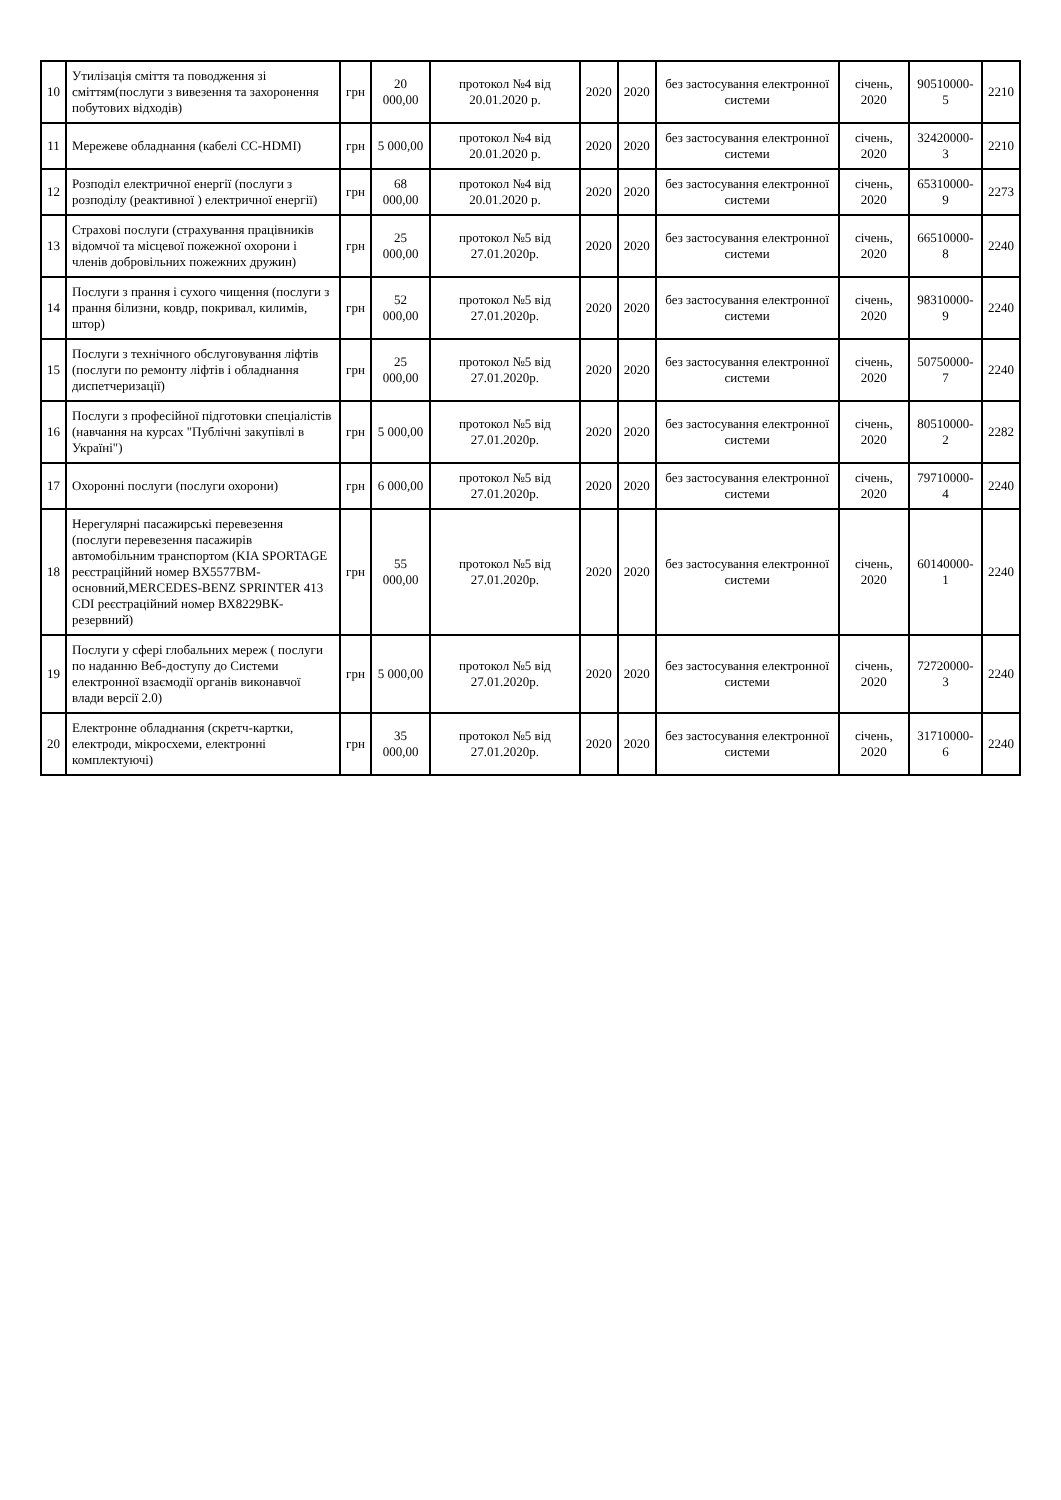| 10 | Утилізація сміття та поводження зі сміттям(послуги з вивезення та захоронення побутових відходів) | грн | 20 000,00 | протокол №4 від 20.01.2020 р. | 2020 | 2020 | без застосування електронної системи | січень, 2020 | 90510000-5 | 2210 |
| 11 | Мережеве обладнання (кабелі CC-HDMI) | грн | 5 000,00 | протокол №4 від 20.01.2020 р. | 2020 | 2020 | без застосування електронної системи | січень, 2020 | 32420000-3 | 2210 |
| 12 | Розподіл електричної енергії (послуги з розподілу (реактивної ) електричної енергії) | грн | 68 000,00 | протокол №4 від 20.01.2020 р. | 2020 | 2020 | без застосування електронної системи | січень, 2020 | 65310000-9 | 2273 |
| 13 | Страхові послуги (страхування працівників відомчої та місцевої пожежної охорони і членів добровільних пожежних дружин) | грн | 25 000,00 | протокол №5 від 27.01.2020р. | 2020 | 2020 | без застосування електронної системи | січень, 2020 | 66510000-8 | 2240 |
| 14 | Послуги з прання і сухого чищення (послуги з прання білизни, ковдр, покривал, килимів, штор) | грн | 52 000,00 | протокол №5 від 27.01.2020р. | 2020 | 2020 | без застосування електронної системи | січень, 2020 | 98310000-9 | 2240 |
| 15 | Послуги з технічного обслуговування ліфтів (послуги по ремонту ліфтів і обладнання диспетчеризації) | грн | 25 000,00 | протокол №5 від 27.01.2020р. | 2020 | 2020 | без застосування електронної системи | січень, 2020 | 50750000-7 | 2240 |
| 16 | Послуги з професійної підготовки спеціалістів (навчання на курсах "Публічні закупівлі в Україні") | грн | 5 000,00 | протокол №5 від 27.01.2020р. | 2020 | 2020 | без застосування електронної системи | січень, 2020 | 80510000-2 | 2282 |
| 17 | Охоронні послуги (послуги охорони) | грн | 6 000,00 | протокол №5 від 27.01.2020р. | 2020 | 2020 | без застосування електронної системи | січень, 2020 | 79710000-4 | 2240 |
| 18 | Нерегулярні пасажирські перевезення (послуги перевезення пасажирів автомобільним транспортом (KIA SPORTAGE реєстраційний номер ВХ5577ВМ-основний,MERCEDES-BENZ SPRINTER 413 CDI реєстраційний номер ВХ8229ВК-резервний) | грн | 55 000,00 | протокол №5 від 27.01.2020р. | 2020 | 2020 | без застосування електронної системи | січень, 2020 | 60140000-1 | 2240 |
| 19 | Послуги у сфері глобальних мереж ( послуги по наданню Веб-доступу до Системи електронної взаємодії органів виконавчої влади версії 2.0) | грн | 5 000,00 | протокол №5 від 27.01.2020р. | 2020 | 2020 | без застосування електронної системи | січень, 2020 | 72720000-3 | 2240 |
| 20 | Електронне обладнання (скретч-картки, електроди, мікросхеми, електронні комплектуючі) | грн | 35 000,00 | протокол №5 від 27.01.2020р. | 2020 | 2020 | без застосування електронної системи | січень, 2020 | 31710000-6 | 2240 |